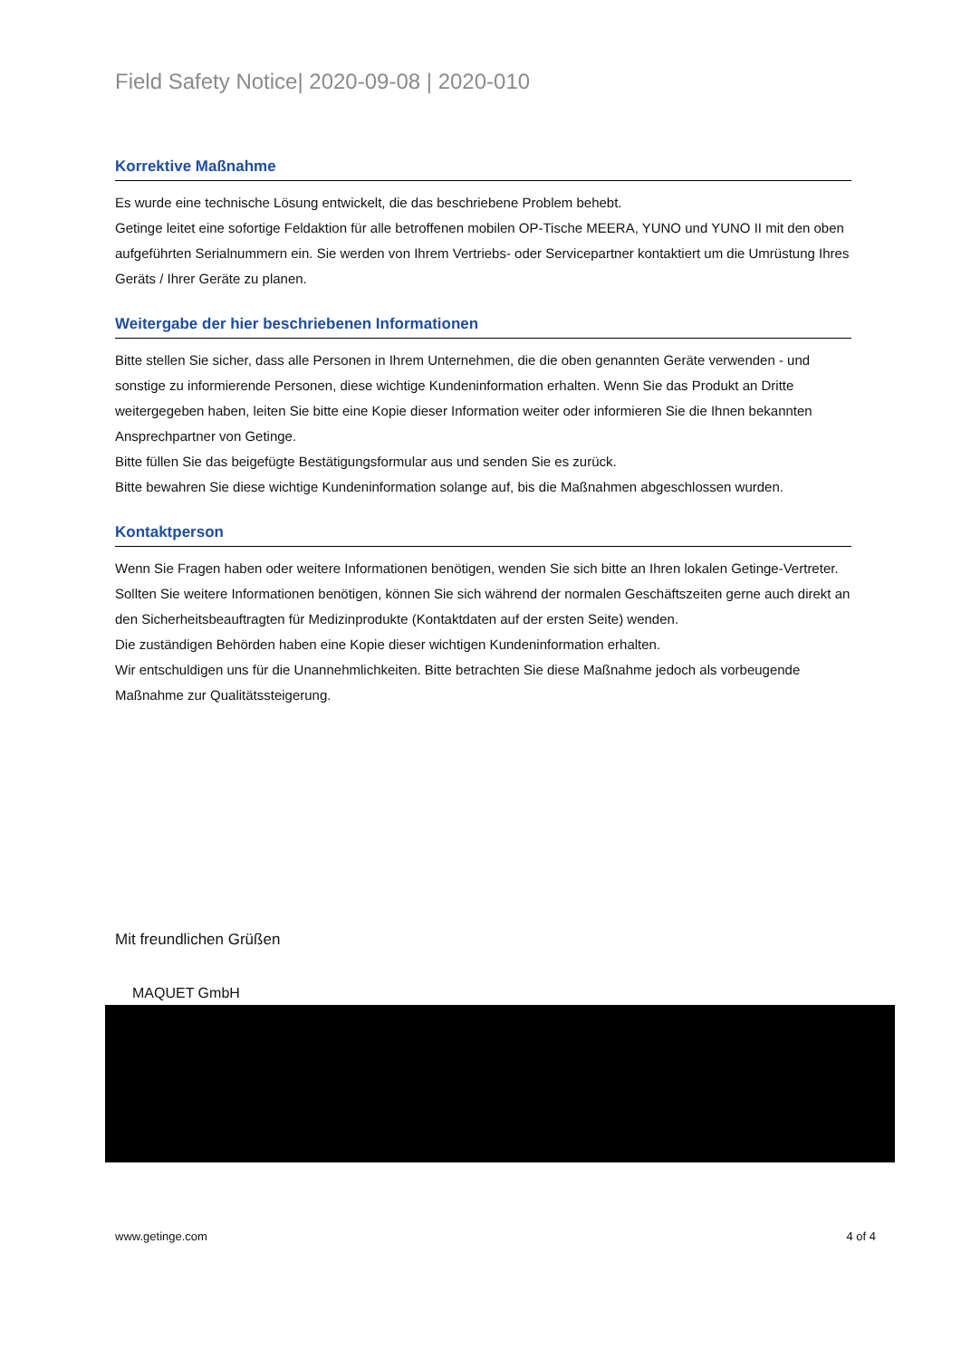Field Safety Notice| 2020-09-08 | 2020-010
Korrektive Maßnahme
Es wurde eine technische Lösung entwickelt, die das beschriebene Problem behebt.
Getinge leitet eine sofortige Feldaktion für alle betroffenen mobilen OP-Tische MEERA, YUNO und YUNO II mit den oben aufgeführten Serialnummern ein. Sie werden von Ihrem Vertriebs- oder Servicepartner kontaktiert um die Umrüstung Ihres Geräts / Ihrer Geräte zu planen.
Weitergabe der hier beschriebenen Informationen
Bitte stellen Sie sicher, dass alle Personen in Ihrem Unternehmen, die die oben genannten Geräte verwenden - und sonstige zu informierende Personen, diese wichtige Kundeninformation erhalten. Wenn Sie das Produkt an Dritte weitergegeben haben, leiten Sie bitte eine Kopie dieser Information weiter oder informieren Sie die Ihnen bekannten Ansprechpartner von Getinge.
Bitte füllen Sie das beigefügte Bestätigungsformular aus und senden Sie es zurück.
Bitte bewahren Sie diese wichtige Kundeninformation solange auf, bis die Maßnahmen abgeschlossen wurden.
Kontaktperson
Wenn Sie Fragen haben oder weitere Informationen benötigen, wenden Sie sich bitte an Ihren lokalen Getinge-Vertreter. Sollten Sie weitere Informationen benötigen, können Sie sich während der normalen Geschäftszeiten gerne auch direkt an den Sicherheitsbeauftragten für Medizinprodukte (Kontaktdaten auf der ersten Seite) wenden.
Die zuständigen Behörden haben eine Kopie dieser wichtigen Kundeninformation erhalten.
Wir entschuldigen uns für die Unannehmlichkeiten. Bitte betrachten Sie diese Maßnahme jedoch als vorbeugende Maßnahme zur Qualitätssteigerung.
Mit freundlichen Grüßen
MAQUET GmbH
www.getinge.com 4 of 4